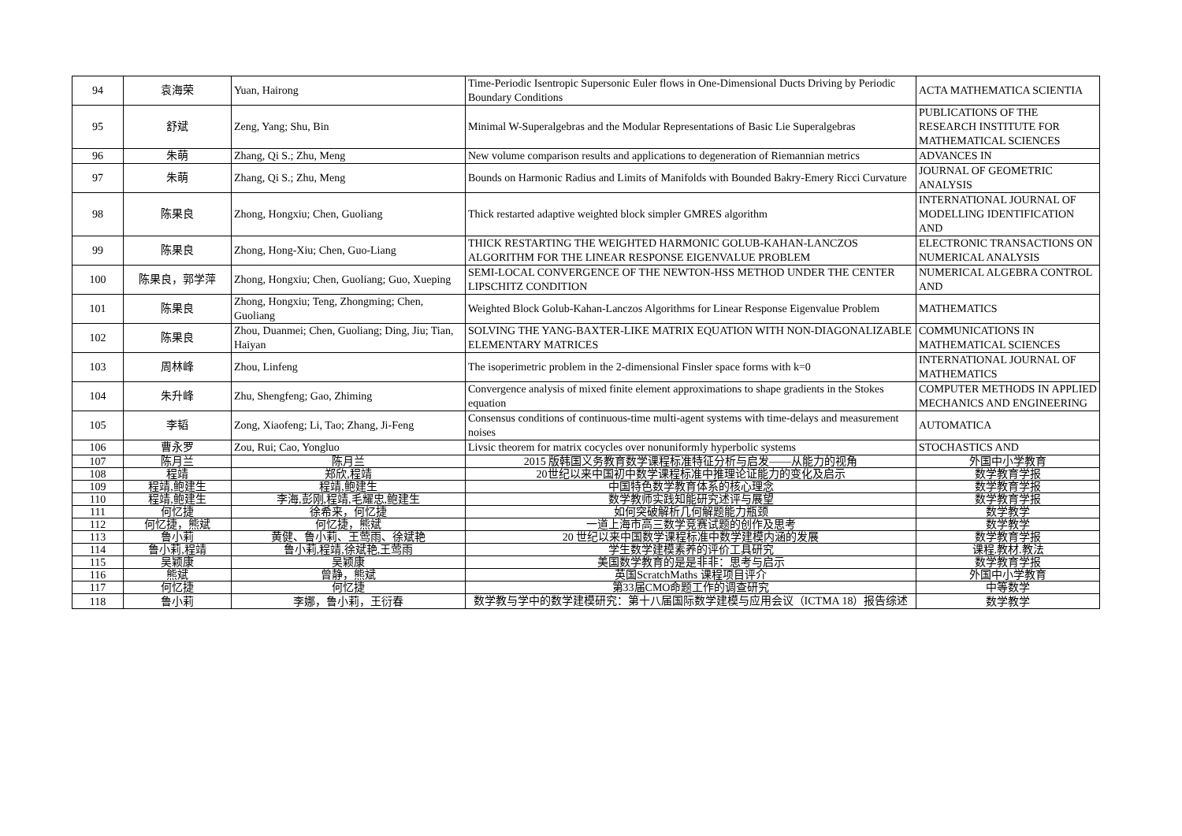| 94 | 袁海荣 | Yuan, Hairong | Time-Periodic Isentropic Supersonic Euler flows in One-Dimensional Ducts Driving by Periodic Boundary Conditions | ACTA MATHEMATICA SCIENTIA |
| 95 | 舒斌 | Zeng, Yang; Shu, Bin | Minimal W-Superalgebras and the Modular Representations of Basic Lie Superalgebras | PUBLICATIONS OF THE RESEARCH INSTITUTE FOR MATHEMATICAL SCIENCES |
| 96 | 朱萌 | Zhang, Qi S.; Zhu, Meng | New volume comparison results and applications to degeneration of Riemannian metrics | ADVANCES IN |
| 97 | 朱萌 | Zhang, Qi S.; Zhu, Meng | Bounds on Harmonic Radius and Limits of Manifolds with Bounded Bakry-Emery Ricci Curvature | JOURNAL OF GEOMETRIC ANALYSIS |
| 98 | 陈果良 | Zhong, Hongxiu; Chen, Guoliang | Thick restarted adaptive weighted block simpler GMRES algorithm | INTERNATIONAL JOURNAL OF MODELLING IDENTIFICATION AND |
| 99 | 陈果良 | Zhong, Hong-Xiu; Chen, Guo-Liang | THICK RESTARTING THE WEIGHTED HARMONIC GOLUB-KAHAN-LANCZOS ALGORITHM FOR THE LINEAR RESPONSE EIGENVALUE PROBLEM | ELECTRONIC TRANSACTIONS ON NUMERICAL ANALYSIS |
| 100 | 陈果良，郭学萍 | Zhong, Hongxiu; Chen, Guoliang; Guo, Xueping | SEMI-LOCAL CONVERGENCE OF THE NEWTON-HSS METHOD UNDER THE CENTER LIPSCHITZ CONDITION | NUMERICAL ALGEBRA CONTROL AND |
| 101 | 陈果良 | Zhong, Hongxiu; Teng, Zhongming; Chen, Guoliang | Weighted Block Golub-Kahan-Lanczos Algorithms for Linear Response Eigenvalue Problem | MATHEMATICS |
| 102 | 陈果良 | Zhou, Duanmei; Chen, Guoliang; Ding, Jiu; Tian, Haiyan | SOLVING THE YANG-BAXTER-LIKE MATRIX EQUATION WITH NON-DIAGONALIZABLE ELEMENTARY MATRICES | COMMUNICATIONS IN MATHEMATICAL SCIENCES |
| 103 | 周林峰 | Zhou, Linfeng | The isoperimetric problem in the 2-dimensional Finsler space forms with k=0 | INTERNATIONAL JOURNAL OF MATHEMATICS |
| 104 | 朱升峰 | Zhu, Shengfeng; Gao, Zhiming | Convergence analysis of mixed finite element approximations to shape gradients in the Stokes equation | COMPUTER METHODS IN APPLIED MECHANICS AND ENGINEERING |
| 105 | 李韬 | Zong, Xiaofeng; Li, Tao; Zhang, Ji-Feng | Consensus conditions of continuous-time multi-agent systems with time-delays and measurement noises | AUTOMATICA |
| 106 | 曹永罗 | Zou, Rui; Cao, Yongluo | Livsic theorem for matrix cocycles over nonuniformly hyperbolic systems | STOCHASTICS AND |
| 107 | 陈月兰 | 陈月兰 | 2015 版韩国义务教育数学课程标准特征分析与启发——从能力的视角 | 外国中小学教育 |
| 108 | 程靖 | 郑欣,程靖 | 20世纪以来中国初中数学课程标准中推理论证能力的变化及启示 | 数学教育学报 |
| 109 | 程靖,鲍建生 | 程靖,鲍建生 | 中国特色数学教育体系的核心理念 | 数学教育学报 |
| 110 | 程靖,鲍建生 | 李海,彭刚,程靖,毛耀忠,鲍建生 | 数学教师实践知能研究述评与展望 | 数学教育学报 |
| 111 | 何忆捷 | 徐希来，何忆捷 | 如何突破解析几何解题能力瓶颈 | 数学教学 |
| 112 | 何忆捷，熊斌 | 何忆捷，熊斌 | 一道上海市高三数学竞赛试题的创作及思考 | 数学教学 |
| 113 | 鲁小莉 | 黄健、鲁小莉、王莺雨、徐斌艳 | 20 世纪以来中国数学课程标准中数学建模内涵的发展 | 数学教育学报 |
| 114 | 鲁小莉,程靖 | 鲁小莉,程靖,徐斌艳,王莺雨 | 学生数学建模素养的评价工具研究 | 课程.教材.教法 |
| 115 | 吴颖康 | 吴颖康 | 美国数学教育的是是非非：思考与启示 | 数学教育学报 |
| 116 | 熊斌 | 曾静，熊斌 | 英国ScratchMaths 课程项目评介 | 外国中小学教育 |
| 117 | 何忆捷 | 何忆捷 | 第33届CMO命题工作的调查研究 | 中等数学 |
| 118 | 鲁小莉 | 李娜，鲁小莉，王衍春 | 数学教与学中的数学建模研究：第十八届国际数学建模与应用会议（ICTMA 18）报告综述 | 数学教学 |